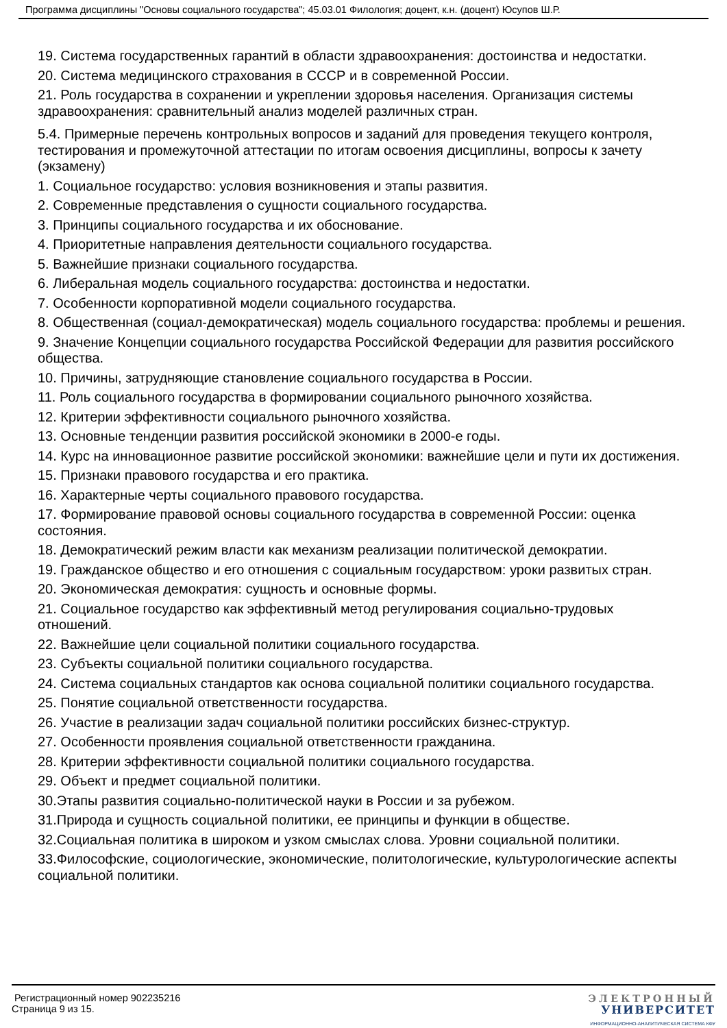Программа дисциплины "Основы социального государства"; 45.03.01 Филология; доцент, к.н. (доцент) Юсупов Ш.Р.
19. Система государственных гарантий в области здравоохранения: достоинства и недостатки.
20. Система медицинского страхования в СССР и в современной России.
21. Роль государства в сохранении и укреплении здоровья населения. Организация системы здравоохранения: сравнительный анализ моделей различных стран.
5.4. Примерные перечень контрольных вопросов и заданий для проведения текущего контроля, тестирования и промежуточной аттестации по итогам освоения дисциплины, вопросы к зачету (экзамену)
1. Социальное государство: условия возникновения и этапы развития.
2. Современные представления о сущности социального государства.
3. Принципы социального государства и их обоснование.
4. Приоритетные направления деятельности социального государства.
5. Важнейшие признаки социального государства.
6. Либеральная модель социального государства: достоинства и недостатки.
7. Особенности корпоративной модели социального государства.
8. Общественная (социал-демократическая) модель социального государства: проблемы и решения.
9. Значение Концепции социального государства Российской Федерации для развития российского общества.
10. Причины, затрудняющие становление социального государства в России.
11. Роль социального государства в формировании социального рыночного хозяйства.
12. Критерии эффективности социального рыночного хозяйства.
13. Основные тенденции развития российской экономики в 2000-е годы.
14. Курс на инновационное развитие российской экономики: важнейшие цели и пути их достижения.
15. Признаки правового государства и его практика.
16. Характерные черты социального правового государства.
17. Формирование правовой основы социального государства в современной России: оценка состояния.
18. Демократический режим власти как механизм реализации политической демократии.
19. Гражданское общество и его отношения с социальным государством: уроки развитых стран.
20. Экономическая демократия: сущность и основные формы.
21. Социальное государство как эффективный метод регулирования социально-трудовых отношений.
22. Важнейшие цели социальной политики социального государства.
23. Субъекты социальной политики социального государства.
24. Система социальных стандартов как основа социальной политики социального государства.
25. Понятие социальной ответственности государства.
26. Участие в реализации задач социальной политики российских бизнес-структур.
27. Особенности проявления социальной ответственности гражданина.
28. Критерии эффективности социальной политики социального государства.
29. Объект и предмет социальной политики.
30.Этапы развития социально-политической науки в России и за рубежом.
31.Природа и сущность социальной политики, ее принципы и функции в обществе.
32.Социальная политика в широком и узком смыслах слова. Уровни социальной политики.
33.Философские, социологические, экономические, политологические, культурологические аспекты социальной политики.
Регистрационный номер 902235216
Страница 9 из 15.
ЭЛЕКТРОННЫЙ
УНИВЕРСИТЕТ
ИНФОРМАЦИОННО-АНАЛИТИЧЕСКАЯ СИСТЕМА КФУ